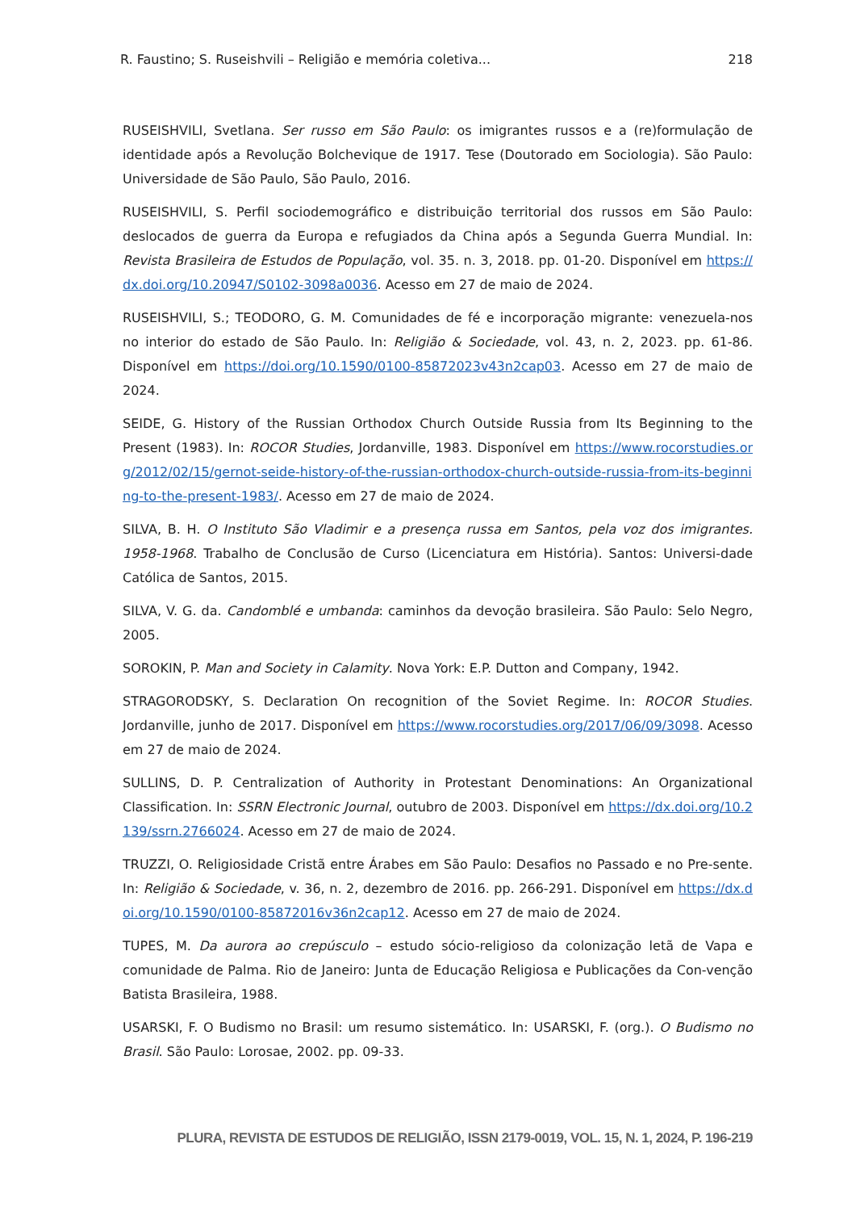R. Faustino; S. Ruseishvili – Religião e memória coletiva... 218
RUSEISHVILI, Svetlana. Ser russo em São Paulo: os imigrantes russos e a (re)formulação de identidade após a Revolução Bolchevique de 1917. Tese (Doutorado em Sociologia). São Paulo: Universidade de São Paulo, São Paulo, 2016.
RUSEISHVILI, S. Perfil sociodemográfico e distribuição territorial dos russos em São Paulo: deslocados de guerra da Europa e refugiados da China após a Segunda Guerra Mundial. In: Revista Brasileira de Estudos de População, vol. 35. n. 3, 2018. pp. 01-20. Disponível em https://dx.doi.org/10.20947/S0102-3098a0036. Acesso em 27 de maio de 2024.
RUSEISHVILI, S.; TEODORO, G. M. Comunidades de fé e incorporação migrante: venezuela-nos no interior do estado de São Paulo. In: Religião & Sociedade, vol. 43, n. 2, 2023. pp. 61-86. Disponível em https://doi.org/10.1590/0100-85872023v43n2cap03. Acesso em 27 de maio de 2024.
SEIDE, G. History of the Russian Orthodox Church Outside Russia from Its Beginning to the Present (1983). In: ROCOR Studies, Jordanville, 1983. Disponível em https://www.rocorstudies.org/2012/02/15/gernot-seide-history-of-the-russian-orthodox-church-outside-russia-from-its-beginning-to-the-present-1983/. Acesso em 27 de maio de 2024.
SILVA, B. H. O Instituto São Vladimir e a presença russa em Santos, pela voz dos imigrantes. 1958-1968. Trabalho de Conclusão de Curso (Licenciatura em História). Santos: Universi-dade Católica de Santos, 2015.
SILVA, V. G. da. Candomblé e umbanda: caminhos da devoção brasileira. São Paulo: Selo Negro, 2005.
SOROKIN, P. Man and Society in Calamity. Nova York: E.P. Dutton and Company, 1942.
STRAGORODSKY, S. Declaration On recognition of the Soviet Regime. In: ROCOR Studies. Jordanville, junho de 2017. Disponível em https://www.rocorstudies.org/2017/06/09/3098. Acesso em 27 de maio de 2024.
SULLINS, D. P. Centralization of Authority in Protestant Denominations: An Organizational Classification. In: SSRN Electronic Journal, outubro de 2003. Disponível em https://dx.doi.org/10.2139/ssrn.2766024. Acesso em 27 de maio de 2024.
TRUZZI, O. Religiosidade Cristã entre Árabes em São Paulo: Desafios no Passado e no Pre-sente. In: Religião & Sociedade, v. 36, n. 2, dezembro de 2016. pp. 266-291. Disponível em https://dx.doi.org/10.1590/0100-85872016v36n2cap12. Acesso em 27 de maio de 2024.
TUPES, M. Da aurora ao crepúsculo – estudo sócio-religioso da colonização letã de Vapa e comunidade de Palma. Rio de Janeiro: Junta de Educação Religiosa e Publicações da Con-venção Batista Brasileira, 1988.
USARSKI, F. O Budismo no Brasil: um resumo sistemático. In: USARSKI, F. (org.). O Budismo no Brasil. São Paulo: Lorosae, 2002. pp. 09-33.
PLURA, REVISTA DE ESTUDOS DE RELIGIÃO, ISSN 2179-0019, VOL. 15, N. 1, 2024, P. 196-219